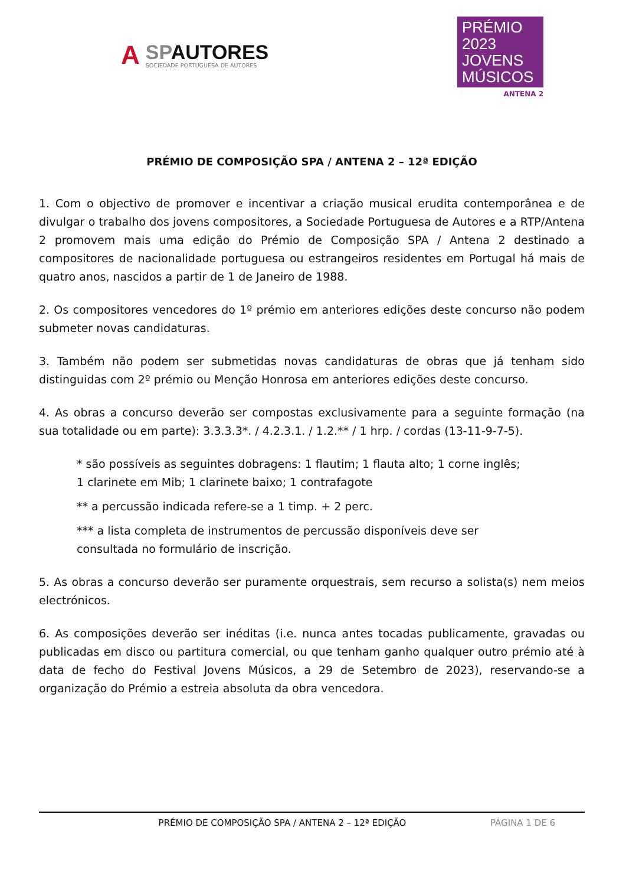A
SPAUTORES
SOCIEDADE PORTUGUESA DE AUTORES
PRÉMIO
2023 JOVENS
MÚSICOS
ANTENA 2
PRÉMIO DE COMPOSIÇÃO SPA / ANTENA 2 – 12ª EDIÇÃO
1. Com o objectivo de promover e incentivar a criação musical erudita contemporânea e de divulgar o trabalho dos jovens compositores, a Sociedade Portuguesa de Autores e a RTP/Antena 2 promovem mais uma edição do Prémio de Composição SPA / Antena 2 destinado a compositores de nacionalidade portuguesa ou estrangeiros residentes em Portugal há mais de quatro anos, nascidos a partir de 1 de Janeiro de 1988.
2. Os compositores vencedores do 1º prémio em anteriores edições deste concurso não podem submeter novas candidaturas.
3. Também não podem ser submetidas novas candidaturas de obras que já tenham sido distinguidas com 2º prémio ou Menção Honrosa em anteriores edições deste concurso.
4. As obras a concurso deverão ser compostas exclusivamente para a seguinte formação (na sua totalidade ou em parte): 3.3.3.3*. / 4.2.3.1. / 1.2.** / 1 hrp. / cordas (13-11-9-7-5).
* são possíveis as seguintes dobragens: 1 flautim; 1 flauta alto; 1 corne inglês;
1 clarinete em Mib; 1 clarinete baixo; 1 contrafagote
** a percussão indicada refere-se a 1 timp. + 2 perc.
*** a lista completa de instrumentos de percussão disponíveis deve ser
consultada no formulário de inscrição.
5. As obras a concurso deverão ser puramente orquestrais, sem recurso a solista(s) nem meios electrónicos.
6. As composições deverão ser inéditas (i.e. nunca antes tocadas publicamente, gravadas ou publicadas em disco ou partitura comercial, ou que tenham ganho qualquer outro prémio até à data de fecho do Festival Jovens Músicos, a 29 de Setembro de 2023), reservando-se a organização do Prémio a estreia absoluta da obra vencedora.
PRÉMIO DE COMPOSIÇÃO SPA / ANTENA 2 – 12ª EDIÇÃO
PÁGINA 1 DE 6